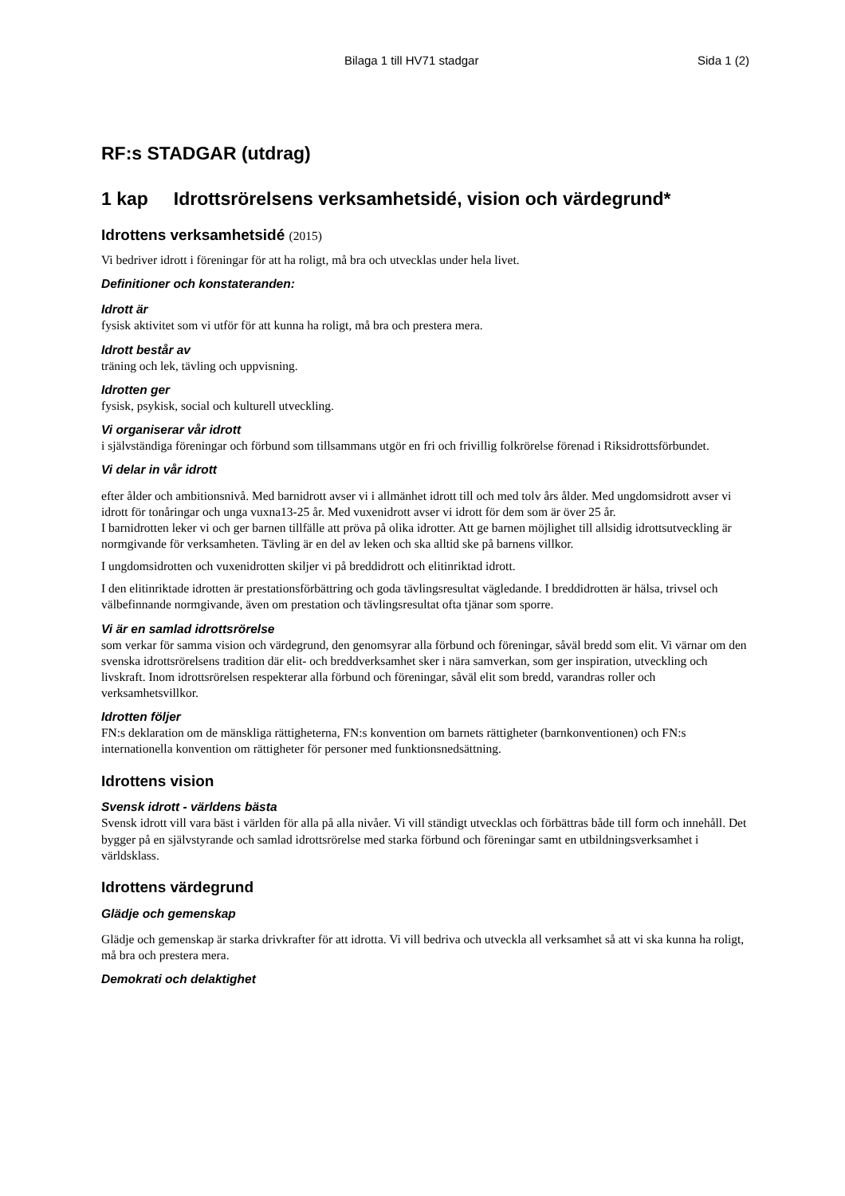Bilaga 1 till HV71 stadgar Sida 1 (2)
RF:s STADGAR (utdrag)
1 kap Idrottsrörelsens verksamhetsidé, vision och värdegrund*
Idrottens verksamhetsidé (2015)
Vi bedriver idrott i föreningar för att ha roligt, må bra och utvecklas under hela livet.
Definitioner och konstateranden:
Idrott är
fysisk aktivitet som vi utför för att kunna ha roligt, må bra och prestera mera.
Idrott består av
träning och lek, tävling och uppvisning.
Idrotten ger
fysisk, psykisk, social och kulturell utveckling.
Vi organiserar vår idrott
i självständiga föreningar och förbund som tillsammans utgör en fri och frivillig folkrörelse förenad i Riksidrottsförbundet.
Vi delar in vår idrott
efter ålder och ambitionsnivå. Med barnidrott avser vi i allmänhet idrott till och med tolv års ålder. Med ungdomsidrott avser vi idrott för tonåringar och unga vuxna13-25 år. Med vuxenidrott avser vi idrott för dem som är över 25 år.
I barnidrotten leker vi och ger barnen tillfälle att pröva på olika idrotter. Att ge barnen möjlighet till allsidig idrottsutveckling är normgivande för verksamheten. Tävling är en del av leken och ska alltid ske på barnens villkor.
I ungdomsidrotten och vuxenidrotten skiljer vi på breddidrott och elitinriktad idrott.
I den elitinriktade idrotten är prestationsförbättring och goda tävlingsresultat vägledande. I breddidrotten är hälsa, trivsel och välbefinnande normgivande, även om prestation och tävlingsresultat ofta tjänar som sporre.
Vi är en samlad idrottsrörelse
som verkar för samma vision och värdegrund, den genomsyrar alla förbund och föreningar, såväl bredd som elit. Vi värnar om den svenska idrottsrörelsens tradition där elit- och breddverksamhet sker i nära samverkan, som ger inspiration, utveckling och livskraft. Inom idrottsrörelsen respekterar alla förbund och föreningar, såväl elit som bredd, varandras roller och verksamhetsvillkor.
Idrotten följer
FN:s deklaration om de mänskliga rättigheterna, FN:s konvention om barnets rättigheter (barnkonventionen) och FN:s internationella konvention om rättigheter för personer med funktionsnedsättning.
Idrottens vision
Svensk idrott - världens bästa
Svensk idrott vill vara bäst i världen för alla på alla nivåer. Vi vill ständigt utvecklas och förbättras både till form och innehåll. Det bygger på en självstyrande och samlad idrottsrörelse med starka förbund och föreningar samt en utbildningsverksamhet i världsklass.
Idrottens värdegrund
Glädje och gemenskap
Glädje och gemenskap är starka drivkrafter för att idrotta. Vi vill bedriva och utveckla all verksamhet så att vi ska kunna ha roligt, må bra och prestera mera.
Demokrati och delaktighet